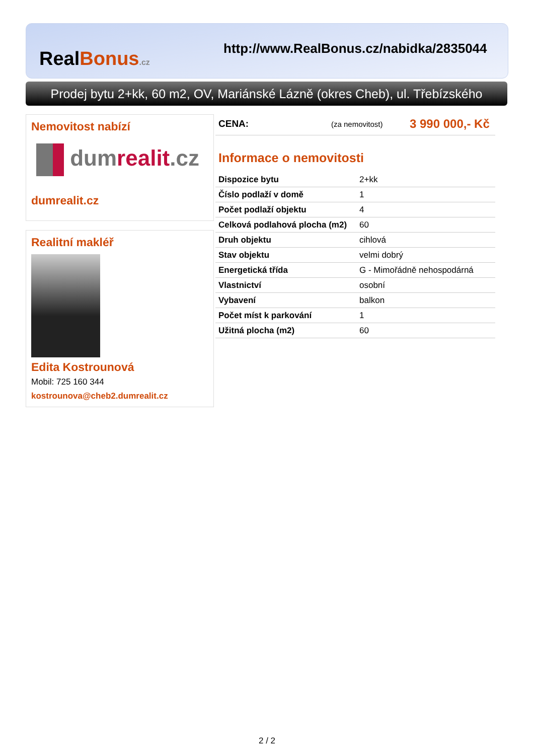RealBonus.cz
http://www.RealBonus.cz/nabidka/2835044
Prodej bytu 2+kk, 60 m2, OV, Mariánské Lázně (okres Cheb), ul. Třebízského
Nemovitost nabízí
dumrealit.cz
dumrealit.cz
Realitní makléř
Edita Kostrounová
Mobil: 725 160 344
kostrounova@cheb2.dumrealit.cz
CENA: (za nemovitost) 3 990 000,- Kč
Informace o nemovitosti
| Dispozice bytu | 2+kk |
| Číslo podlaží v domě | 1 |
| Počet podlaží objektu | 4 |
| Celková podlahová plocha (m2) | 60 |
| Druh objektu | cihlová |
| Stav objektu | velmi dobrý |
| Energetická třída | G - Mimořádně nehospodárná |
| Vlastnictví | osobní |
| Vybavení | balkon |
| Počet míst k parkování | 1 |
| Užitná plocha (m2) | 60 |
2 / 2